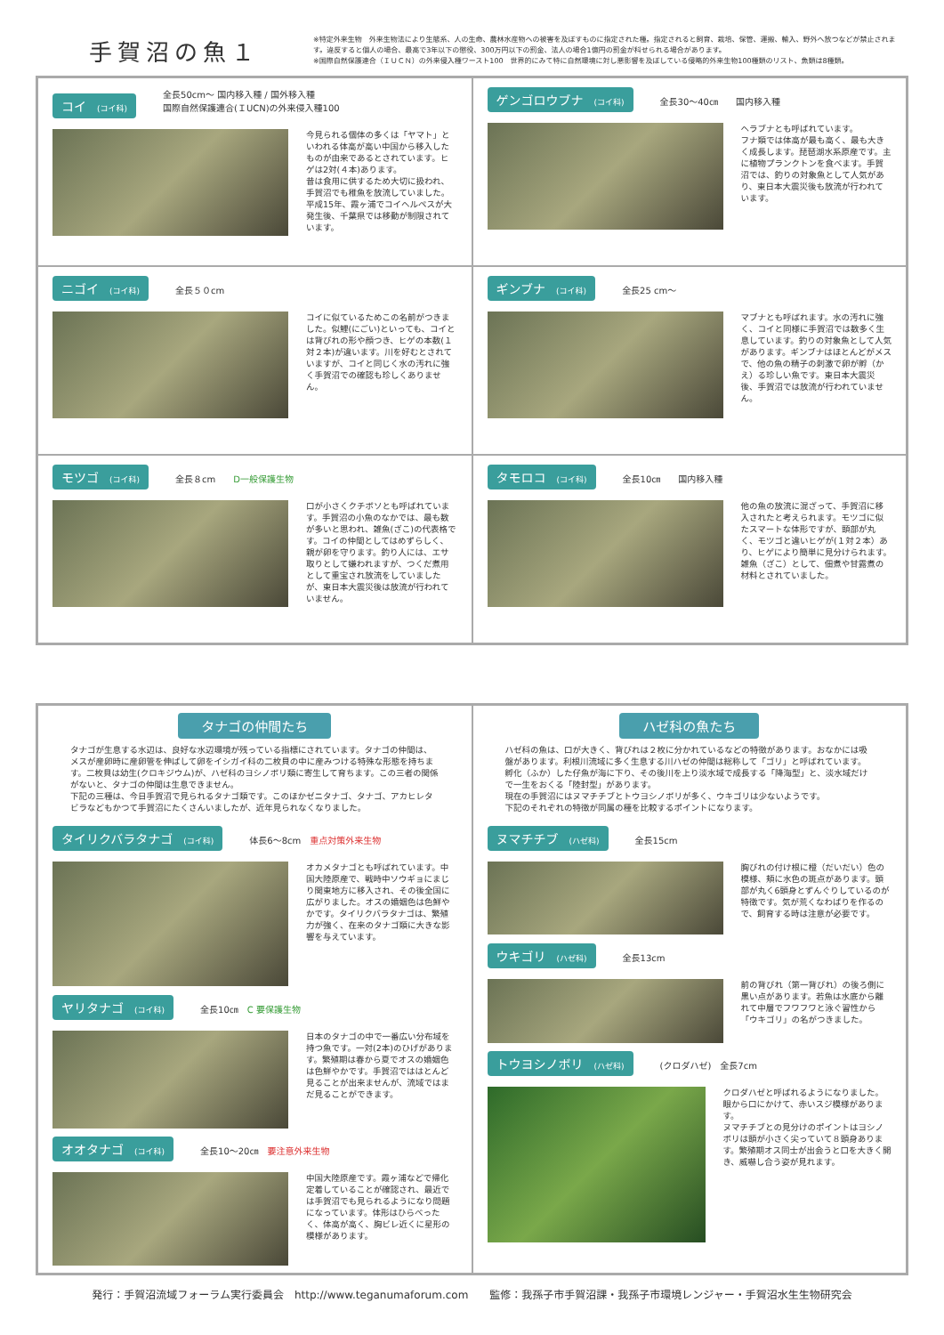手賀沼の魚１
※特定外来生物　外来生物法により生態系、人の生命、農林水産物への被害を及ぼすものに指定された種。指定されると飼育、栽培、保管、運搬、輸入、野外へ放つなどが禁止されます。違反すると個人の場合、最高で3年以下の懲役、300万円以下の罰金、法人の場合1億円の罰金が科せられる場合があります。
※国際自然保護連合（ＩＵＣＮ）の外来侵入種ワースト100　世界的にみて特に自然環境に対し悪影響を及ぼしている侵略的外来生物100種類のリスト、魚類は8種類。
コイ (コイ科) 全長50cm～ 国内移入種 / 国外移入種
国際自然保護連合(ＩUCN)の外来侵入種100
今見られる個体の多くは「ヤマト」といわれる体高が高い中国から移入したものが由来であるとされています。ヒゲは2対(４本)あります。
昔は食用に供するため大切に扱われ、手賀沼でも稚魚を放流していました。
平成15年、霞ヶ浦でコイヘルペスが大発生後、千葉県では移動が制限されています。
ゲンゴロウブナ (コイ科) 全長30～40㎝　　国内移入種
ヘラブナとも呼ばれています。
フナ類では体高が最も高く、最も大きく成長します。琵琶湖水系原産です。主に植物プランクトンを食べます。手賀沼では、釣りの対象魚として人気があり、東日本大震災後も放流が行われています。
ニゴイ (コイ科) 全長５０cm
コイに似ているためこの名前がつきました。似鯉(にごい)といっても、コイとは背びれの形や顔つき、ヒゲの本数(１対２本)が違います。川を好むとされていますが、コイと同じく水の汚れに強く手賀沼での確認も珍しくありません。
ギンブナ (コイ科) 全長25 cm～
マブナとも呼ばれます。水の汚れに強く、コイと同様に手賀沼では数多く生息しています。釣りの対象魚として人気があります。ギンブナはほとんどがメスで、他の魚の精子の刺激で卵が孵（かえ）る珍しい魚です。東日本大震災後、手賀沼では放流が行われていません。
モツゴ (コイ科) 全長８cm　　D一般保護生物
口が小さくクチボソとも呼ばれています。手賀沼の小魚のなかでは、最も数が多いと思われ、雑魚(ざこ)の代表格です。コイの仲間としてはめずらしく、親が卵を守ります。釣り人には、エサ取りとして嫌われますが、つくだ煮用として重宝され放流をしていましたが、東日本大震災後は放流が行われていません。
タモロコ (コイ科) 全長10㎝　　国内移入種
他の魚の放流に混ざって、手賀沼に移入されたと考えられます。モツゴに似たスマートな体形ですが、頭部が丸く、モツゴと違いヒゲが(１対２本）あり、ヒゲにより簡単に見分けられます。
雑魚（ざこ）として、佃煮や甘露煮の材料とされていました。
タナゴの仲間たち
タナゴが生息する水辺は、良好な水辺環境が残っている指標にされています。タナゴの仲間は、メスが産卵時に産卵管を伸ばして卵をイシガイ科の二枚貝の中に産みつける特殊な形態を持ちます。二枚貝は幼生(クロキジウム)が、ハゼ科のヨシノボリ類に寄生して育ちます。この三者の関係がないと、タナゴの仲間は生息できません。
下記の三種は、今日手賀沼で見られるタナゴ類です。このほかゼニタナゴ、タナゴ、アカヒレタビラなどもかつて手賀沼にたくさんいましたが、近年見られなくなりました。
タイリクバラタナゴ (コイ科) 体長6～8cm　重点対策外来生物
オカメタナゴとも呼ばれています。中国大陸原産で、戦時中ソウギョにまじり関東地方に移入され、その後全国に広がりました。オスの婚姻色は色鮮やかです。タイリクバラタナゴは、繁殖力が強く、在来のタナゴ類に大きな影響を与えています。
ヤリタナゴ (コイ科) 全長10㎝　C 要保護生物
日本のタナゴの中で一番広い分布域を持つ魚です。一対(2本)のひげがあります。繁殖期は春から夏でオスの婚姻色は色鮮やかです。手賀沼でははとんど見ることが出来ませんが、流域ではまだ見ることができます。
オオタナゴ (コイ科) 全長10～20㎝　要注意外来生物
中国大陸原産です。霞ヶ浦などで帰化定着していることが確認され、最近では手賀沼でも見られるようになり問題になっています。体形はひらべったく、体高が高く、胸ビレ近くに星形の模様があります。
ハゼ科の魚たち
ハゼ科の魚は、口が大きく、背びれは２枚に分かれているなどの特徴があります。おなかには吸盤があります。利根川流域に多く生息する川ハゼの仲間は総称して「ゴリ」と呼ばれています。孵化（ふか）した仔魚が海に下り、その後川を上り淡水域で成長する「降海型」と、淡水域だけで一生をおくる「陸封型」があります。
現在の手賀沼にはヌマチチブとトウヨシノボリが多く、ウキゴリは少ないようです。
下記のそれぞれの特徴が同属の種を比較するポイントになります。
ヌマチチブ (ハゼ科) 全長15cm
胸びれの付け根に橙（だいだい）色の模様、頬に水色の斑点があります。頭部が丸く6頭身とずんぐりしているのが特徴です。気が荒くなわばりを作るので、飼育する時は注意が必要です。
ウキゴリ (ハゼ科) 全長13cm
前の背びれ（第一背びれ）の後ろ側に黒い点があります。若魚は水底から離れて中層でフワフワと泳ぐ習性から「ウキゴリ」の名がつきました。
トウヨシノボリ (ハゼ科) (クロダハゼ)　全長7cm
クロダハゼと呼ばれるようになりました。眼から口にかけて、赤いスジ模様があります。
ヌマチチブとの見分けのポイントはヨシノボリは頭が小さく尖っていて８頭身あります。繁殖期オス同士が出会うと口を大きく開き、威嚇し合う姿が見れます。
発行：手賀沼流域フォーラム実行委員会　http://www.teganumaforum.com　　監修：我孫子市手賀沼課・我孫子市環境レンジャー・手賀沼水生生物研究会